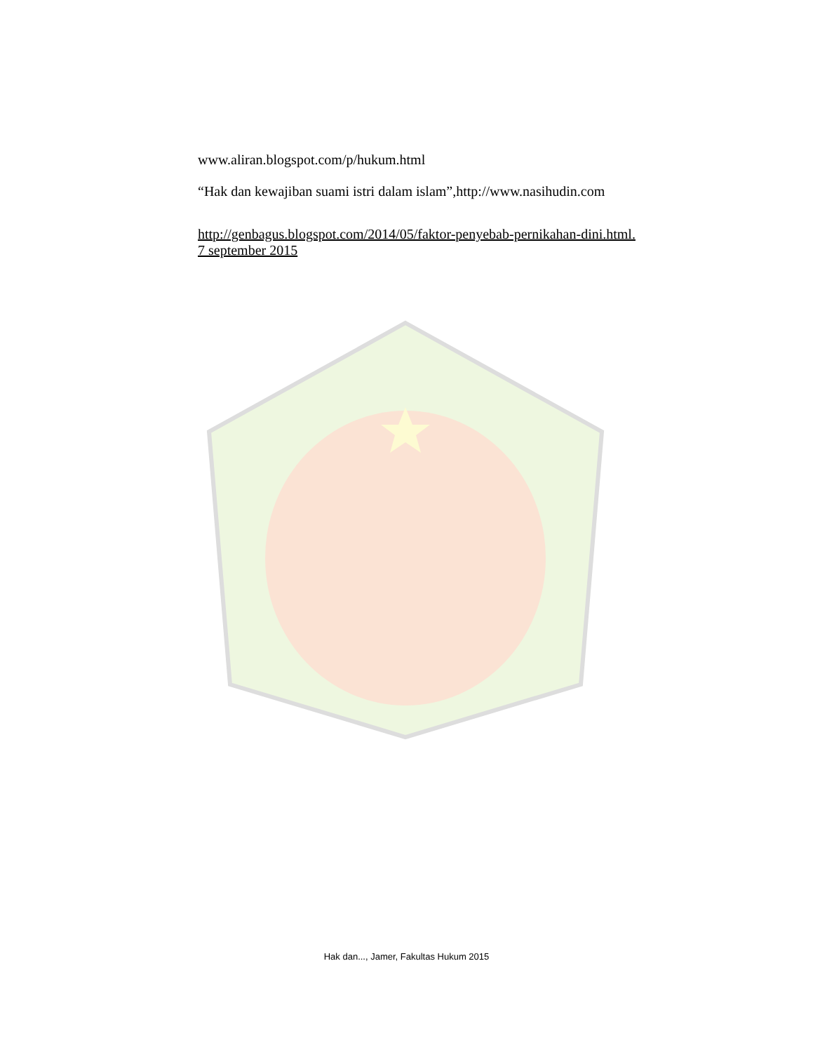www.aliran.blogspot.com/p/hukum.html
“Hak dan kewajiban suami istri dalam islam”,http://www.nasihudin.com
http://genbagus.blogspot.com/2014/05/faktor-penyebab-pernikahan-dini.html.
7 september 2015
Hak dan..., Jamer, Fakultas Hukum 2015